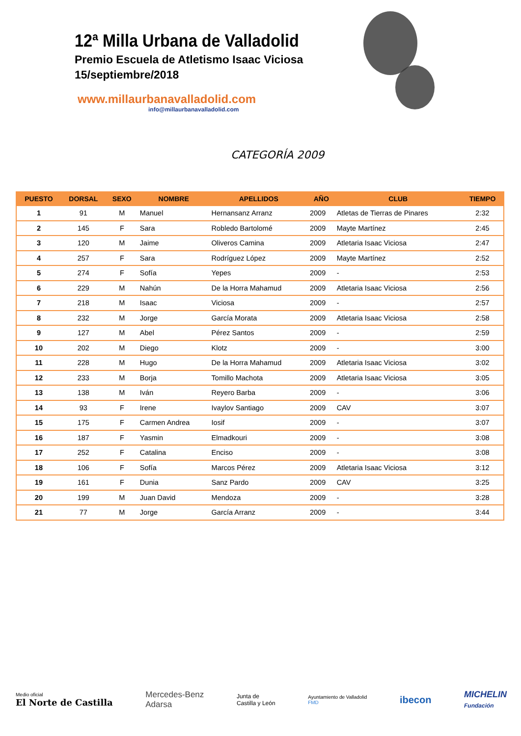12ª Milla Urbana de Valladolid
Premio Escuela de Atletismo Isaac Viciosa
15/septiembre/2018
www.millaurbanavalladolid.com
info@millaurbanavalladolid.com
CATEGORÍA 2009
| PUESTO | DORSAL | SEXO | NOMBRE | APELLIDOS | AÑO | CLUB | TIEMPO |
| --- | --- | --- | --- | --- | --- | --- | --- |
| 1 | 91 | M | Manuel | Hernansanz Arranz | 2009 | Atletas de Tierras de Pinares | 2:32 |
| 2 | 145 | F | Sara | Robledo Bartolomé | 2009 | Mayte Martínez | 2:45 |
| 3 | 120 | M | Jaime | Oliveros Camina | 2009 | Atletaria Isaac Viciosa | 2:47 |
| 4 | 257 | F | Sara | Rodríguez López | 2009 | Mayte Martínez | 2:52 |
| 5 | 274 | F | Sofía | Yepes | 2009 | - | 2:53 |
| 6 | 229 | M | Nahún | De la Horra Mahamud | 2009 | Atletaria Isaac Viciosa | 2:56 |
| 7 | 218 | M | Isaac | Viciosa | 2009 | - | 2:57 |
| 8 | 232 | M | Jorge | García Morata | 2009 | Atletaria Isaac Viciosa | 2:58 |
| 9 | 127 | M | Abel | Pérez Santos | 2009 | - | 2:59 |
| 10 | 202 | M | Diego | Klotz | 2009 | - | 3:00 |
| 11 | 228 | M | Hugo | De la Horra Mahamud | 2009 | Atletaria Isaac Viciosa | 3:02 |
| 12 | 233 | M | Borja | Tomillo Machota | 2009 | Atletaria Isaac Viciosa | 3:05 |
| 13 | 138 | M | Iván | Reyero Barba | 2009 | - | 3:06 |
| 14 | 93 | F | Irene | Ivaylov Santiago | 2009 | CAV | 3:07 |
| 15 | 175 | F | Carmen Andrea | Iosif | 2009 | - | 3:07 |
| 16 | 187 | F | Yasmin | Elmadkouri | 2009 | - | 3:08 |
| 17 | 252 | F | Catalina | Enciso | 2009 | - | 3:08 |
| 18 | 106 | F | Sofía | Marcos Pérez | 2009 | Atletaria Isaac Viciosa | 3:12 |
| 19 | 161 | F | Dunia | Sanz Pardo | 2009 | CAV | 3:25 |
| 20 | 199 | M | Juan David | Mendoza | 2009 | - | 3:28 |
| 21 | 77 | M | Jorge | García Arranz | 2009 | - | 3:44 |
Medio oficial
El Norte de Castilla
Mercedes-Benz
Adarsa
Junta de
Castilla y León
Ayuntamiento de Valladolid
FMD
ibecon
MICHELIN
Fundación